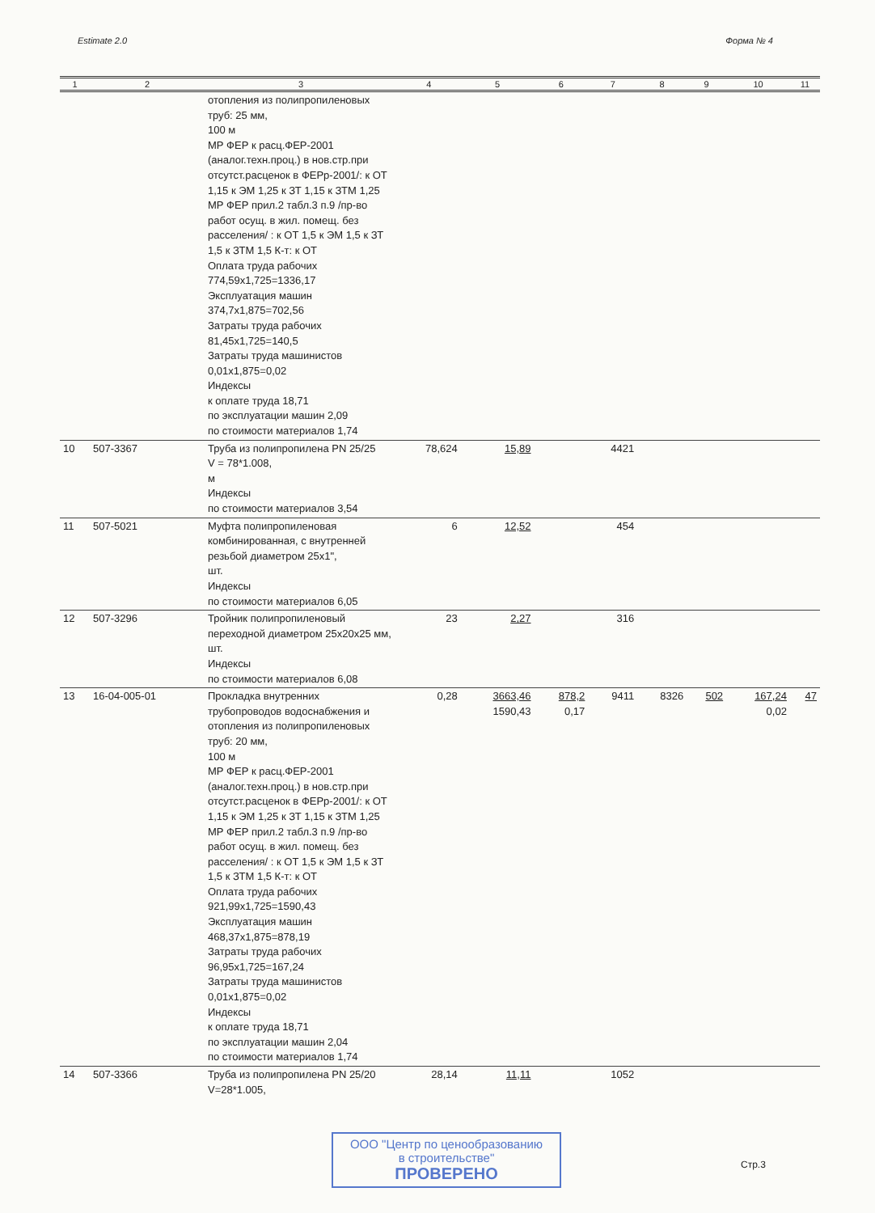Estimate 2.0 Форма № 4
| 1 | 2 | 3 | 4 | 5 | 6 | 7 | 8 | 9 | 10 | 11 |
| --- | --- | --- | --- | --- | --- | --- | --- | --- | --- | --- |
| | | отопления из полипропиленовых труб: 25 мм, 100 м МР ФЕР к расц.ФЕР-2001 (аналог.техн.проц.) в нов.стр.при отсутст.расценок в ФЕРр-2001/: к ОТ 1,15 к ЭМ 1,25 к ЗТ 1,15 к ЗТМ 1,25 МР ФЕР прил.2 табл.3 п.9 /пр-во работ осущ. в жил. помещ. без расселения/ : к ОТ 1,5 к ЭМ 1,5 к ЗТ 1,5 к ЗТМ 1,5 К-т: к ОТ Оплата труда рабочих 774,59x1,725=1336,17 Эксплуатация машин 374,7x1,875=702,56 Затраты труда рабочих 81,45x1,725=140,5 Затраты труда машинистов 0,01x1,875=0,02 Индексы к оплате труда 18,71 по эксплуатации машин 2,09 по стоимости материалов 1,74 | | | | | | | | |
| 10 | 507-3367 | Труба из полипропилена PN 25/25 V = 78*1.008, м Индексы по стоимости материалов 3,54 | 78,624 | 15,89 | | 4421 | | | | |
| 11 | 507-5021 | Муфта полипропиленовая комбинированная, с внутренней резьбой диаметром 25x1", шт. Индексы по стоимости материалов 6,05 | 6 | 12,52 | | 454 | | | | |
| 12 | 507-3296 | Тройник полипропиленовый переходной диаметром 25x20x25 мм, шт. Индексы по стоимости материалов 6,08 | 23 | 2,27 | | 316 | | | | |
| 13 | 16-04-005-01 | Прокладка внутренних трубопроводов водоснабжения и отопления из полипропиленовых труб: 20 мм, 100 м МР ФЕР к расц.ФЕР-2001 (аналог.техн.проц.) в нов.стр.при отсутст.расценок в ФЕРр-2001/: к ОТ 1,15 к ЭМ 1,25 к ЗТ 1,15 к ЗТМ 1,25 МР ФЕР прил.2 табл.3 п.9 /пр-во работ осущ. в жил. помещ. без расселения/ : к ОТ 1,5 к ЭМ 1,5 к ЗТ 1,5 к ЗТМ 1,5 К-т: к ОТ Оплата труда рабочих 921,99x1,725=1590,43 Эксплуатация машин 468,37x1,875=878,19 Затраты труда рабочих 96,95x1,725=167,24 Затраты труда машинистов 0,01x1,875=0,02 Индексы к оплате труда 18,71 по эксплуатации машин 2,04 по стоимости материалов 1,74 | 0,28 | 3663,46 1590,43 | 878,2 0,17 | 9411 | 8326 | 502 | 167,24 0,02 | 47 |
| 14 | 507-3366 | Труба из полипропилена PN 25/20 V=28*1.005, | 28,14 | 11,11 | | 1052 | | | | |
ООО "Центр по ценообразованию
в строительстве"
ПРОВЕРЕНО
Стр.3